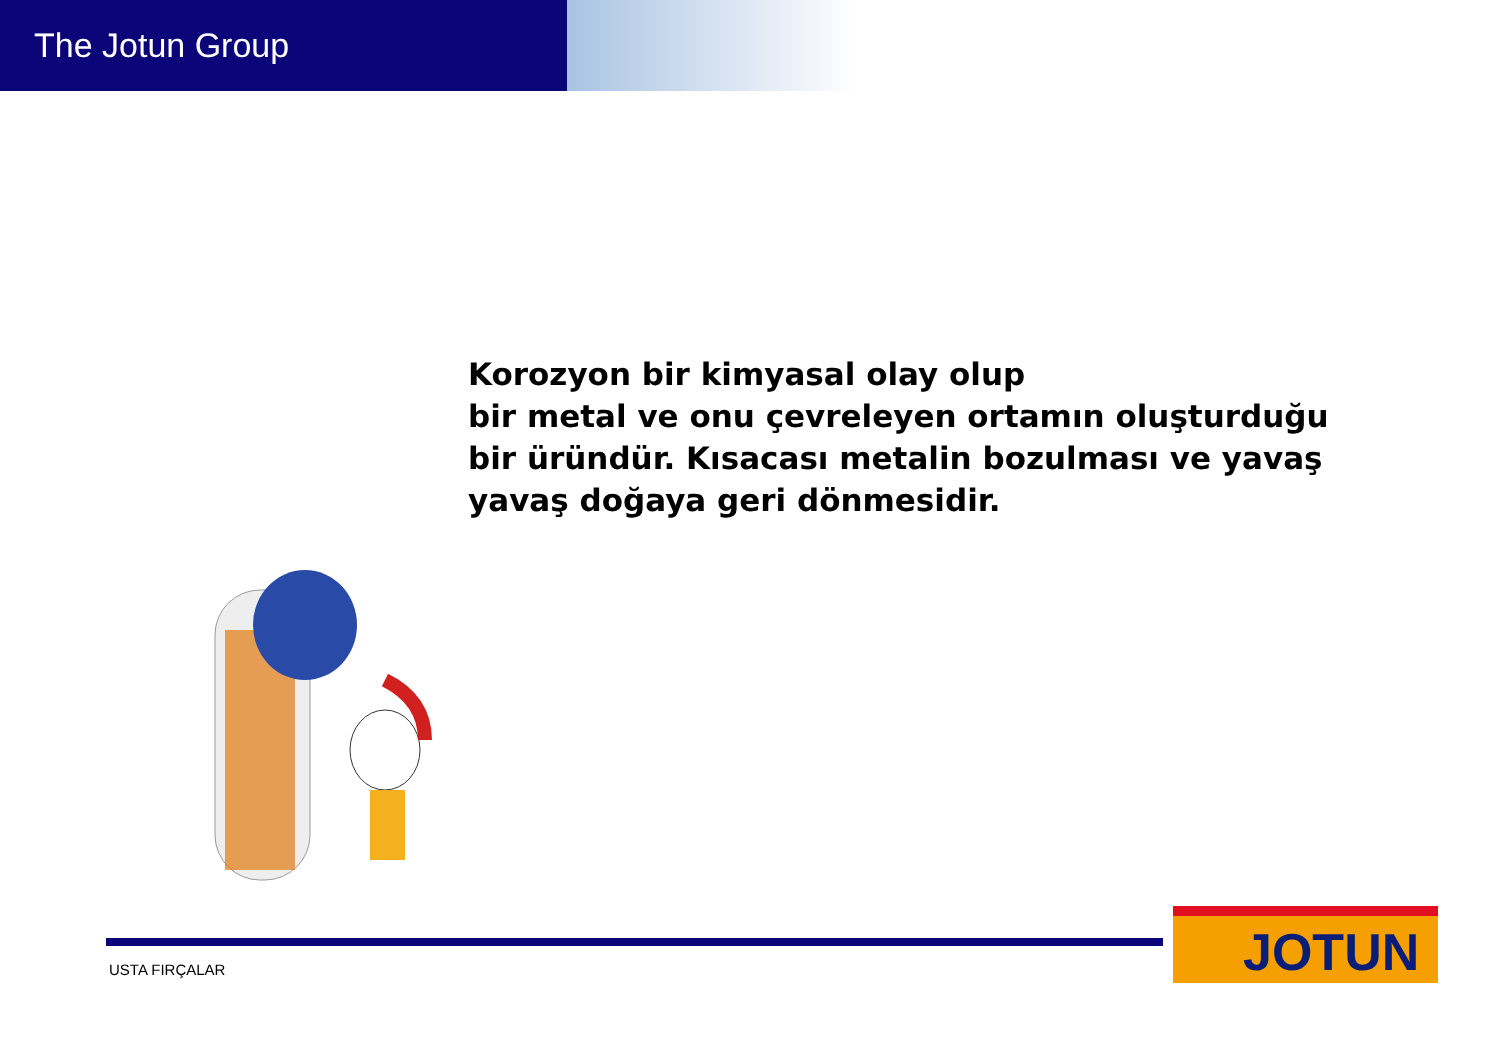The Jotun Group
Korozyon bir kimyasal olay olup
bir metal ve onu çevreleyen ortamın oluşturduğu
bir üründür. Kısacası metalin bozulması ve yavaş
yavaş doğaya geri dönmesidir.
USTA FIRÇALAR
JOTUN